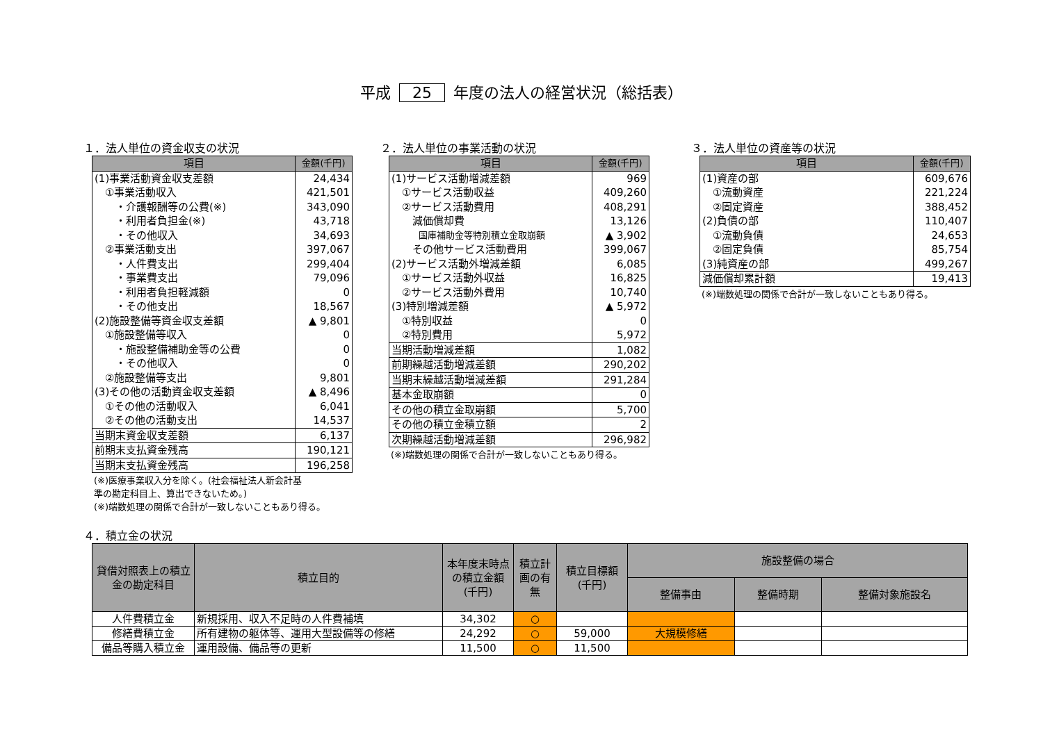平成 25 年度の法人の経営状況（総括表）
１．法人単位の資金収支の状況
| 項目 | 金額(千円) |
| --- | --- |
| (1)事業活動資金収支差額 | 24,434 |
| ①事業活動収入 | 421,501 |
| ・介護報酬等の公費(※) | 343,090 |
| ・利用者負担金(※) | 43,718 |
| ・その他収入 | 34,693 |
| ②事業活動支出 | 397,067 |
| ・人件費支出 | 299,404 |
| ・事業費支出 | 79,096 |
| ・利用者負担軽減額 | 0 |
| ・その他支出 | 18,567 |
| (2)施設整備等資金収支差額 | ▲ 9,801 |
| ①施設整備等収入 | 0 |
| ・施設整備補助金等の公費 | 0 |
| ・その他収入 | 0 |
| ②施設整備等支出 | 9,801 |
| (3)その他の活動資金収支差額 | ▲ 8,496 |
| ①その他の活動収入 | 6,041 |
| ②その他の活動支出 | 14,537 |
| 当期末資金収支差額 | 6,137 |
| 前期末支払資金残高 | 190,121 |
| 当期末支払資金残高 | 196,258 |
(※)医療事業収入分を除く。(社会福祉法人新会計基
準の勘定科目上、算出できないため。)
(※)端数処理の関係で合計が一致しないこともあり得る。
２．法人単位の事業活動の状況
| 項目 | 金額(千円) |
| --- | --- |
| (1)サービス活動増減差額 | 969 |
| ①サービス活動収益 | 409,260 |
| ②サービス活動費用 | 408,291 |
| 減価償却費 | 13,126 |
| 国庫補助金等特別積立金取崩額 | ▲ 3,902 |
| その他サービス活動費用 | 399,067 |
| (2)サービス活動外増減差額 | 6,085 |
| ①サービス活動外収益 | 16,825 |
| ②サービス活動外費用 | 10,740 |
| (3)特別増減差額 | ▲ 5,972 |
| ①特別収益 | 0 |
| ②特別費用 | 5,972 |
| 当期活動増減差額 | 1,082 |
| 前期繰越活動増減差額 | 290,202 |
| 当期末繰越活動増減差額 | 291,284 |
| 基本金取崩額 | 0 |
| その他の積立金取崩額 | 5,700 |
| その他の積立金積立額 | 2 |
| 次期繰越活動増減差額 | 296,982 |
(※)端数処理の関係で合計が一致しないこともあり得る。
３．法人単位の資産等の状況
| 項目 | 金額(千円) |
| --- | --- |
| (1)資産の部 | 609,676 |
| ①流動資産 | 221,224 |
| ②固定資産 | 388,452 |
| (2)負債の部 | 110,407 |
| ①流動負債 | 24,653 |
| ②固定負債 | 85,754 |
| (3)純資産の部 | 499,267 |
| 減価償却累計額 | 19,413 |
(※)端数処理の関係で合計が一致しないこともあり得る。
４．積立金の状況
| 貸借対照表上の積立金の勘定科目 | 積立目的 | 本年度末時点の積立金額(千円) | 積立計画の有無 | 積立目標額(千円) | 施設整備の場合 | | |
| --- | --- | --- | --- | --- | --- | --- | --- |
| | | | | | 整備事由 | 整備時期 | 整備対象施設名 |
| 人件費積立金 | 新規採用、収入不足時の人件費補填 | 34,302 | ○ | | | | |
| 修繕費積立金 | 所有建物の躯体等、運用大型設備等の修繕 | 24,292 | ○ | 59,000 | 大規模修繕 | | |
| 備品等購入積立金 | 運用設備、備品等の更新 | 11,500 | ○ | 11,500 | | | |